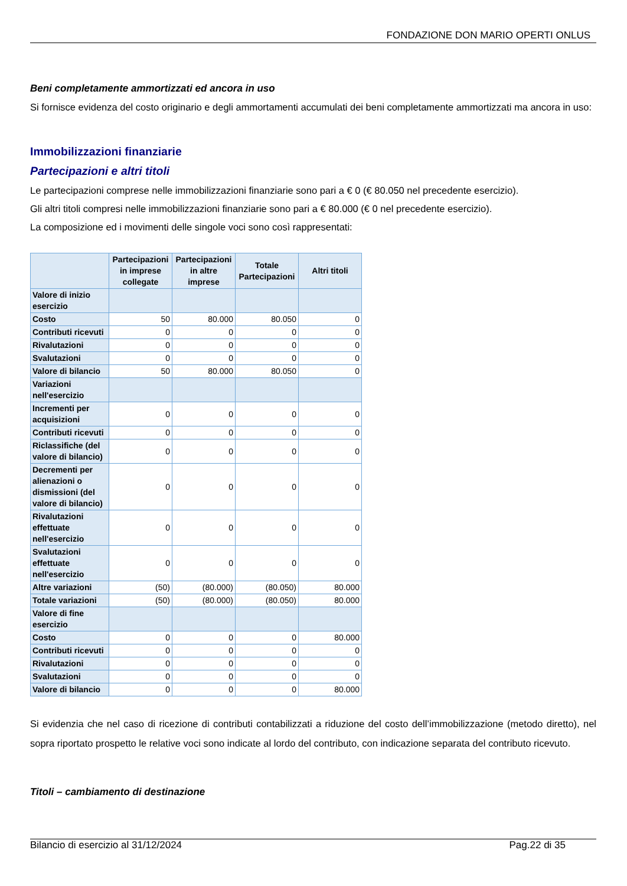FONDAZIONE DON MARIO OPERTI ONLUS
Beni completamente ammortizzati ed ancora in uso
Si fornisce evidenza del costo originario e degli ammortamenti accumulati dei beni completamente ammortizzati ma ancora in uso:
Immobilizzazioni finanziarie
Partecipazioni e altri titoli
Le partecipazioni comprese nelle immobilizzazioni finanziarie sono pari a € 0 (€ 80.050 nel precedente esercizio).
Gli altri titoli compresi nelle immobilizzazioni finanziarie sono pari a € 80.000 (€ 0 nel precedente esercizio).
La composizione ed i movimenti delle singole voci sono così rappresentati:
| | Partecipazioni in imprese collegate | Partecipazioni in altre imprese | Totale Partecipazioni | Altri titoli |
| --- | --- | --- | --- | --- |
| Valore di inizio esercizio | | | | |
| Costo | 50 | 80.000 | 80.050 | 0 |
| Contributi ricevuti | 0 | 0 | 0 | 0 |
| Rivalutazioni | 0 | 0 | 0 | 0 |
| Svalutazioni | 0 | 0 | 0 | 0 |
| Valore di bilancio | 50 | 80.000 | 80.050 | 0 |
| Variazioni nell'esercizio | | | | |
| Incrementi per acquisizioni | 0 | 0 | 0 | 0 |
| Contributi ricevuti | 0 | 0 | 0 | 0 |
| Riclassifiche (del valore di bilancio) | 0 | 0 | 0 | 0 |
| Decrementi per alienazioni o dismissioni (del valore di bilancio) | 0 | 0 | 0 | 0 |
| Rivalutazioni effettuate nell'esercizio | 0 | 0 | 0 | 0 |
| Svalutazioni effettuate nell'esercizio | 0 | 0 | 0 | 0 |
| Altre variazioni | (50) | (80.000) | (80.050) | 80.000 |
| Totale variazioni | (50) | (80.000) | (80.050) | 80.000 |
| Valore di fine esercizio | | | | |
| Costo | 0 | 0 | 0 | 80.000 |
| Contributi ricevuti | 0 | 0 | 0 | 0 |
| Rivalutazioni | 0 | 0 | 0 | 0 |
| Svalutazioni | 0 | 0 | 0 | 0 |
| Valore di bilancio | 0 | 0 | 0 | 80.000 |
Si evidenzia che nel caso di ricezione di contributi contabilizzati a riduzione del costo dell’immobilizzazione (metodo diretto), nel sopra riportato prospetto le relative voci sono indicate al lordo del contributo, con indicazione separata del contributo ricevuto.
Titoli – cambiamento di destinazione
Bilancio di esercizio al 31/12/2024 Pag.22 di 35